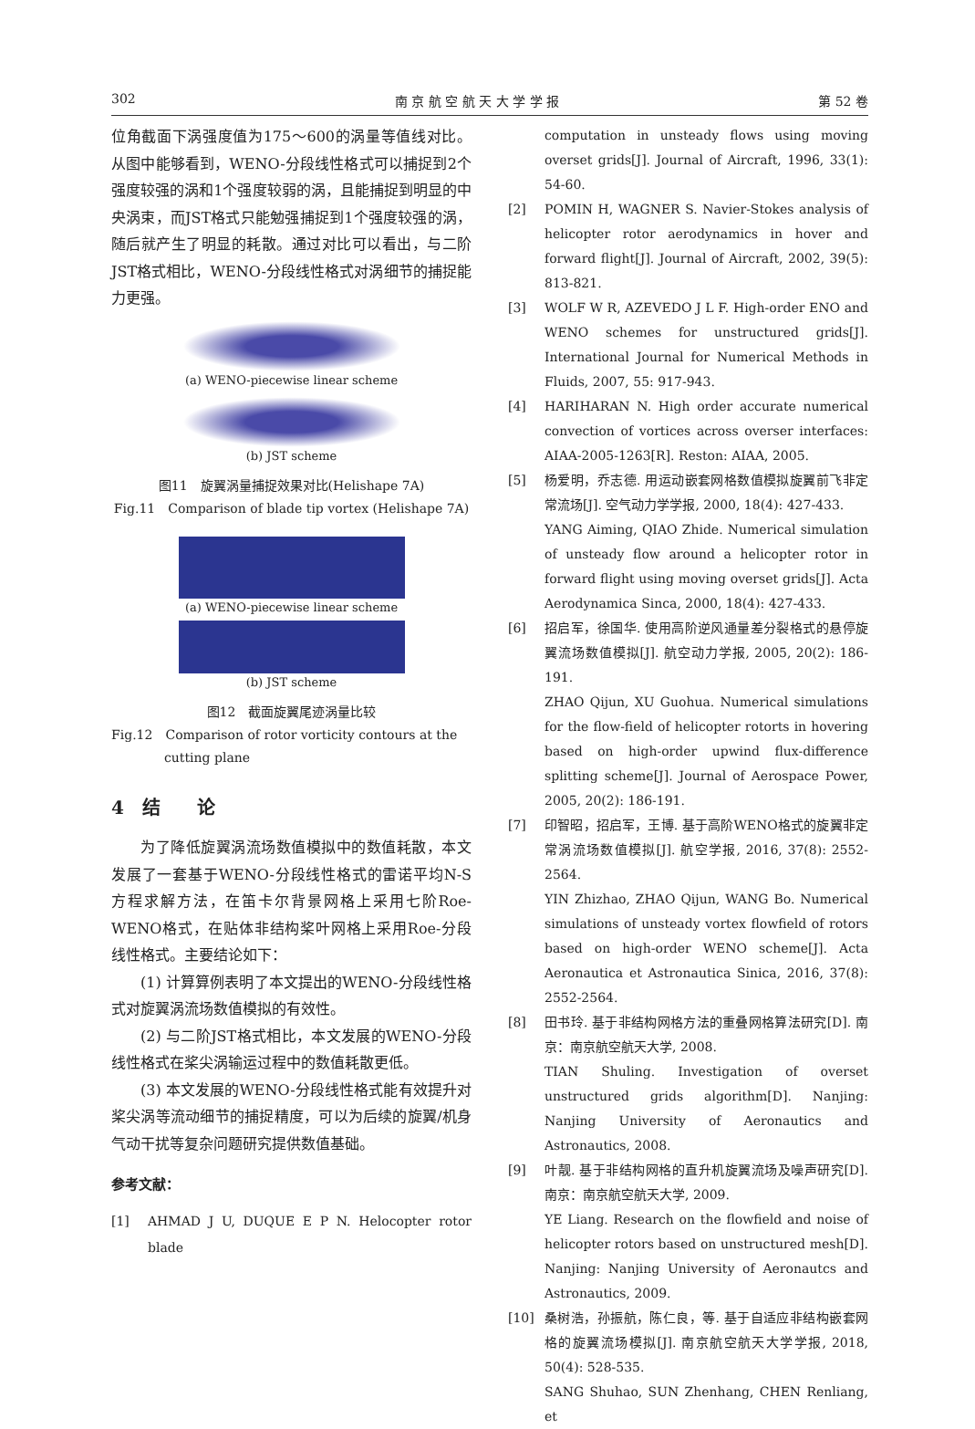302 南 京 航 空 航 天 大 学 学 报 第 52 卷
位角截面下涡强度值为175～600的涡量等值线对比。从图中能够看到，WENO-分段线性格式可以捕捉到2个强度较强的涡和1个强度较弱的涡，且能捕捉到明显的中央涡束，而JST格式只能勉强捕捉到1个强度较强的涡，随后就产生了明显的耗散。通过对比可以看出，与二阶JST格式相比，WENO-分段线性格式对涡细节的捕捉能力更强。
(a) WENO-piecewise linear scheme
(b) JST scheme
图11　旋翼涡量捕捉效果对比(Helishape 7A)
Fig.11　Comparison of blade tip vortex (Helishape 7A)
(a) WENO-piecewise linear scheme
(b) JST scheme
图12　截面旋翼尾迹涡量比较
Fig.12　Comparison of rotor vorticity contours at the cutting plane
4　结　　论
为了降低旋翼涡流场数值模拟中的数值耗散，本文发展了一套基于WENO-分段线性格式的雷诺平均N-S方程求解方法，在笛卡尔背景网格上采用七阶Roe-WENO格式，在贴体非结构桨叶网格上采用Roe-分段线性格式。主要结论如下：
(1) 计算算例表明了本文提出的WENO-分段线性格式对旋翼涡流场数值模拟的有效性。
(2) 与二阶JST格式相比，本文发展的WENO-分段线性格式在桨尖涡输运过程中的数值耗散更低。
(3) 本文发展的WENO-分段线性格式能有效提升对桨尖涡等流动细节的捕捉精度，可以为后续的旋翼/机身气动干扰等复杂问题研究提供数值基础。
参考文献：
[1] AHMAD J U, DUQUE E P N. Helocopter rotor blade
computation in unsteady flows using moving overset grids[J]. Journal of Aircraft, 1996, 33(1): 54-60.
[2] POMIN H, WAGNER S. Navier-Stokes analysis of helicopter rotor aerodynamics in hover and forward flight[J]. Journal of Aircraft, 2002, 39(5): 813-821.
[3] WOLF W R, AZEVEDO J L F. High-order ENO and WENO schemes for unstructured grids[J]. International Journal for Numerical Methods in Fluids, 2007, 55: 917-943.
[4] HARIHARAN N. High order accurate numerical convection of vortices across overser interfaces: AIAA-2005-1263[R]. Reston: AIAA, 2005.
[5] 杨爱明，乔志德. 用运动嵌套网格数值模拟旋翼前飞非定常流场[J]. 空气动力学学报, 2000, 18(4): 427-433.
YANG Aiming, QIAO Zhide. Numerical simulation of unsteady flow around a helicopter rotor in forward flight using moving overset grids[J]. Acta Aerodynamica Sinca, 2000, 18(4): 427-433.
[6] 招启军，徐国华. 使用高阶逆风通量差分裂格式的悬停旋翼流场数值模拟[J]. 航空动力学报, 2005, 20(2): 186-191.
ZHAO Qijun, XU Guohua. Numerical simulations for the flow-field of helicopter rotorts in hovering based on high-order upwind flux-difference splitting scheme[J]. Journal of Aerospace Power, 2005, 20(2): 186-191.
[7] 印智昭，招启军，王博. 基于高阶WENO格式的旋翼非定常涡流场数值模拟[J]. 航空学报, 2016, 37(8): 2552-2564.
YIN Zhizhao, ZHAO Qijun, WANG Bo. Numerical simulations of unsteady vortex flowfield of rotors based on high-order WENO scheme[J]. Acta Aeronautica et Astronautica Sinica, 2016, 37(8): 2552-2564.
[8] 田书玲. 基于非结构网格方法的重叠网格算法研究[D]. 南京：南京航空航天大学, 2008.
TIAN Shuling. Investigation of overset unstructured grids algorithm[D]. Nanjing: Nanjing University of Aeronautics and Astronautics, 2008.
[9] 叶靓. 基于非结构网格的直升机旋翼流场及噪声研究[D]. 南京：南京航空航天大学, 2009.
YE Liang. Research on the flowfield and noise of helicopter rotors based on unstructured mesh[D]. Nanjing: Nanjing University of Aeronautcs and Astronautics, 2009.
[10] 桑树浩，孙振航，陈仁良，等. 基于自适应非结构嵌套网格的旋翼流场模拟[J]. 南京航空航天大学学报, 2018, 50(4): 528-535.
SANG Shuhao, SUN Zhenhang, CHEN Renliang, et